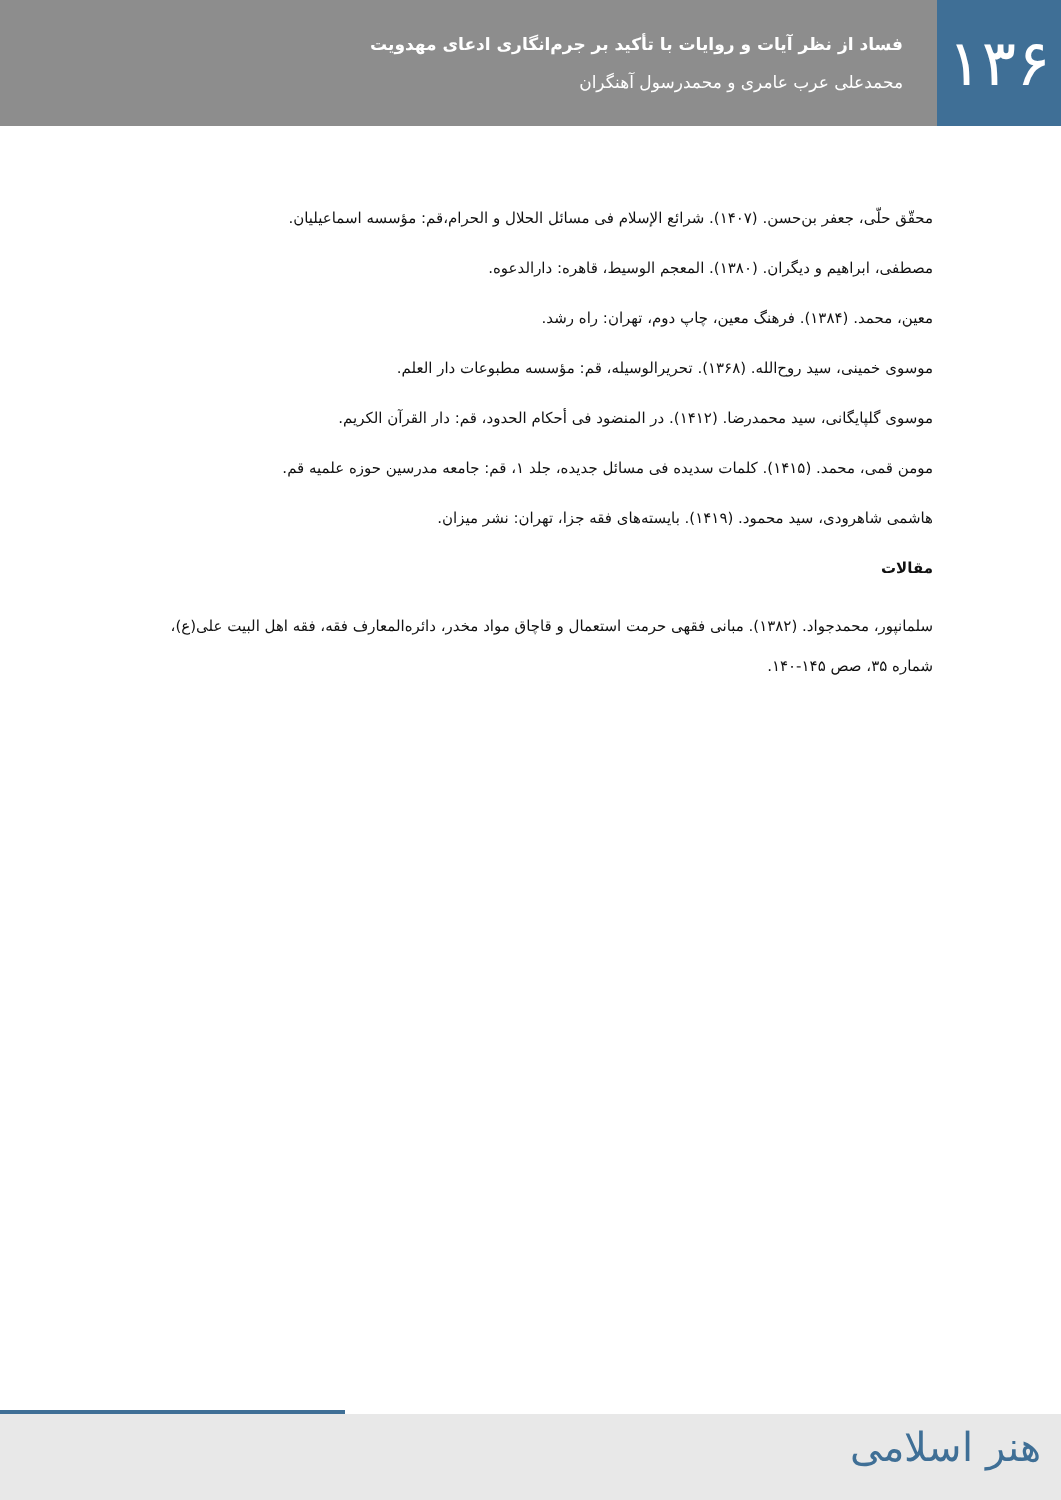۱۳۶
فساد از نظر آیات و روایات با تأکید بر جرم‌انگاری ادعای مهدویت
محمدعلی عرب عامری و محمدرسول آهنگران
محقّق حلّی، جعفر بن‌حسن. (۱۴۰۷). شرائع الإسلام فی مسائل الحلال و الحرام،قم: مؤسسه اسماعیلیان.
مصطفی، ابراهیم و دیگران. (۱۳۸۰). المعجم الوسیط، قاهره: دارالدعوه.
معین، محمد. (۱۳۸۴). فرهنگ معین، چاپ دوم، تهران: راه رشد.
موسوی خمینی، سید روح‌الله. (۱۳۶۸). تحریرالوسیله، قم: مؤسسه مطبوعات دار العلم.
موسوی گلپایگانی، سید محمدرضا. (۱۴۱۲). در المنضود فی أحکام الحدود، قم: دار القرآن الکریم.
مومن قمی، محمد. (۱۴۱۵). کلمات سدیده فی مسائل جدیده، جلد ۱، قم: جامعه مدرسین حوزه علمیه قم.
هاشمی شاهرودی، سید محمود. (۱۴۱۹). بایسته‌های فقه جزا، تهران: نشر میزان.
مقالات
سلمانپور، محمدجواد. (۱۳۸۲). مبانی فقهی حرمت استعمال و قاچاق مواد مخدر، دائره‌المعارف فقه، فقه اهل البیت علی(ع)، شماره ۳۵، صص ۱۴۵-۱۴۰.
هنر اسلامی